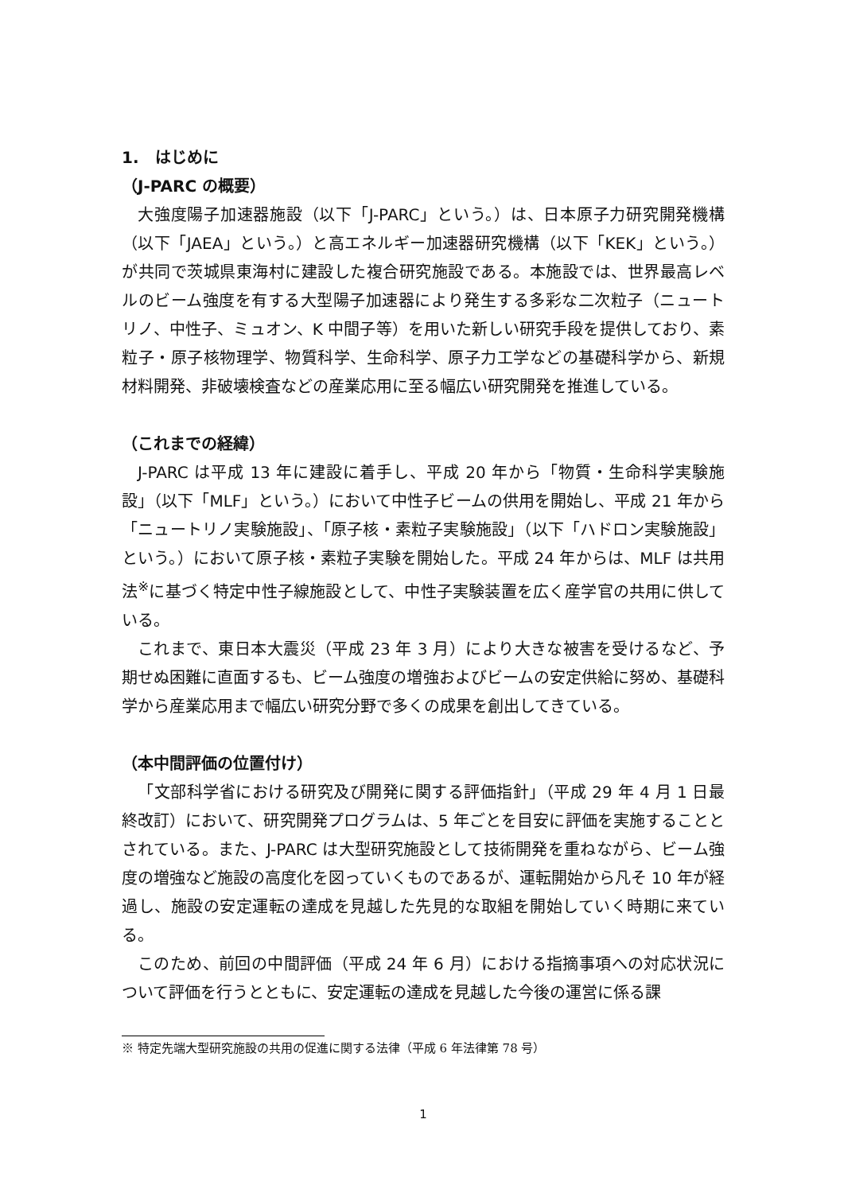1.　はじめに
（J-PARC の概要）
大強度陽子加速器施設（以下「J-PARC」という。）は、日本原子力研究開発機構（以下「JAEA」という。）と高エネルギー加速器研究機構（以下「KEK」という。）が共同で茨城県東海村に建設した複合研究施設である。本施設では、世界最高レベルのビーム強度を有する大型陽子加速器により発生する多彩な二次粒子（ニュートリノ、中性子、ミュオン、K 中間子等）を用いた新しい研究手段を提供しており、素粒子・原子核物理学、物質科学、生命科学、原子力工学などの基礎科学から、新規材料開発、非破壊検査などの産業応用に至る幅広い研究開発を推進している。
（これまでの経緯）
J-PARC は平成 13 年に建設に着手し、平成 20 年から「物質・生命科学実験施設」（以下「MLF」という。）において中性子ビームの供用を開始し、平成 21 年から「ニュートリノ実験施設」、「原子核・素粒子実験施設」（以下「ハドロン実験施設」という。）において原子核・素粒子実験を開始した。平成 24 年からは、MLF は共用法<sup>※</sup>に基づく特定中性子線施設として、中性子実験装置を広く産学官の共用に供している。
これまで、東日本大震災（平成 23 年 3 月）により大きな被害を受けるなど、予期せぬ困難に直面するも、ビーム強度の増強およびビームの安定供給に努め、基礎科学から産業応用まで幅広い研究分野で多くの成果を創出してきている。
（本中間評価の位置付け）
「文部科学省における研究及び開発に関する評価指針」（平成 29 年 4 月 1 日最終改訂）において、研究開発プログラムは、5 年ごとを目安に評価を実施することとされている。また、J-PARC は大型研究施設として技術開発を重ねながら、ビーム強度の増強など施設の高度化を図っていくものであるが、運転開始から凡そ 10 年が経過し、施設の安定運転の達成を見越した先見的な取組を開始していく時期に来ている。
このため、前回の中間評価（平成 24 年 6 月）における指摘事項への対応状況について評価を行うとともに、安定運転の達成を見越した今後の運営に係る課
※ 特定先端大型研究施設の共用の促進に関する法律（平成 6 年法律第 78 号）
1